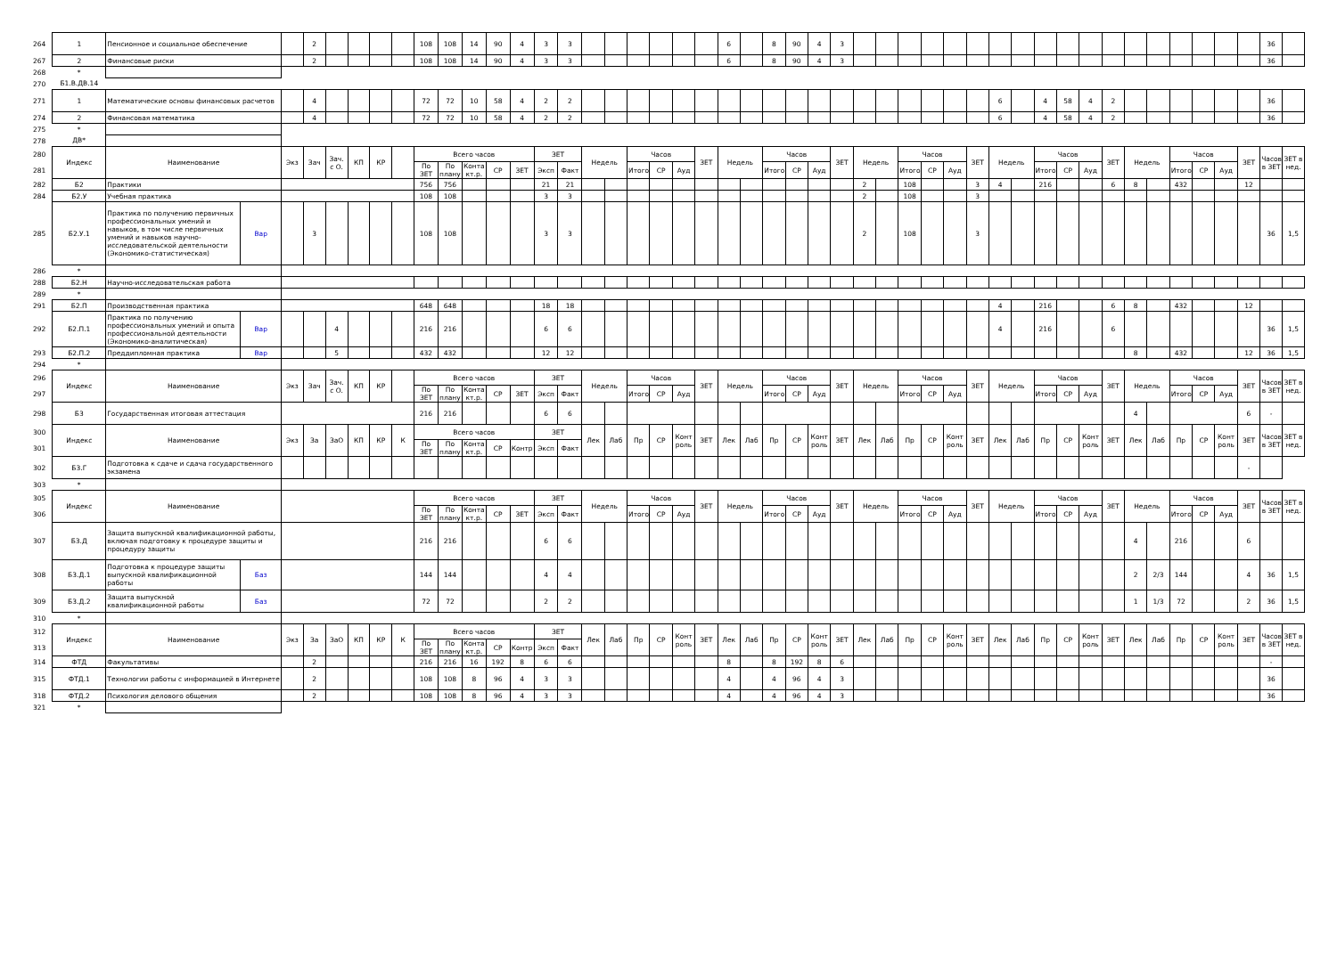| 264 | 1 | Пенсионное и социальное обеспечение | | | 2 | | | | | 108 | 108 | 14 | 90 | 4 | 3 | 3 | | | | | | | 6 | | 8 | 90 | 4 | 3 | | | | | | | | | | | | | | | | | | | 36 | |
| 267 | 2 | Финансовые риски | | | 2 | | | | | 108 | 108 | 14 | 90 | 4 | 3 | 3 | | | | | | | 6 | | 8 | 90 | 4 | 3 | | | | | | | | | | | | | | | | | | | 36 | |
| 268 | * | | | | | | | | | | | | | | | | | | | | | | | | | | | | | | | | | | | | | | | | | | | | | | | |
| 270 | Б1.В.ДВ.14 | | | | | | | | | | | | | | | | | | | | | | | | | | | | | | | | | | | | | | | | | | | | | | | |
| 271 | 1 | Математические основы финансовых расчетов | | | 4 | | | | | 72 | 72 | 10 | 58 | 4 | 2 | 2 | | | | | | | | | | | | | | | | | | | 6 | | 4 | 58 | 4 | 2 | | | | | | | 36 | |
| 274 | 2 | Финансовая математика | | | 4 | | | | | 72 | 72 | 10 | 58 | 4 | 2 | 2 | | | | | | | | | | | | | | | | | | | 6 | | 4 | 58 | 4 | 2 | | | | | | | 36 | |
| 275 | * | | | | | | | | | | | | | | | | | | | | | | | | | | | | | | | | | | | | | | | | | | | | | | | |
| 278 | ДВ* | | | | | | | | | | | | | | | | | | | | | | | | | | | | | | | | | | | | | | | | | | | | | | | |
| 280 | Индекс | Наименование | | Экз | Зач | Зач. с О. | КП | КР | | Всего часов | | | | | ЗЕТ | | Недель | | Часов | | | ЗЕТ | Недель | | Часов | | | ЗЕТ | Недель | | Часов | | | ЗЕТ | Недель | | Часов | | | ЗЕТ | Недель | | Часов | | | ЗЕТ | Часов в ЗЕТ | ЗЕТ в нед. |
| 281 | | | | | | | | | | По ЗЕТ | По плану | Конта кт.р. | СР | ЗЕТ | Эксп | Факт | | | Итого | СР | Ауд | | | | Итого | СР | Ауд | | | | Итого | СР | Ауд | | | | Итого | СР | Ауд | | | | Итого | СР | Ауд | | | |
| 282 | Б2 | Практики | | | | | | | | 756 | 756 | | | | 21 | 21 | | | | | | | | | | | | | 2 | | 108 | | | 3 | 4 | | 216 | | | 6 | 8 | | 432 | | | 12 | | |
| 284 | Б2.У | Учебная практика | | | | | | | | 108 | 108 | | | | 3 | 3 | | | | | | | | | | | | | 2 | | 108 | | | 3 | | | | | | | | | | | | | | |
| 285 | Б2.У.1 | Практика по получению первичных профессиональных умений и навыков, в том числе первичных умений и навыков научно-исследовательской деятельности (Экономико-статистическая) | Вар | | 3 | | | | | 108 | 108 | | | | 3 | 3 | | | | | | | | | | | | | 2 | | 108 | | | 3 | | | | | | | | | | | | | 36 | 1,5 |
| 286 | * | | | | | | | | | | | | | | | | | | | | | | | | | | | | | | | | | | | | | | | | | | | | | | | |
| 288 | Б2.Н | Научно-исследовательская работа | | | | | | | | | | | | | | | | | | | | | | | | | | | | | | | | | | | | | | | | | | | | | | |
| 289 | * | | | | | | | | | | | | | | | | | | | | | | | | | | | | | | | | | | | | | | | | | | | | | | | |
| 291 | Б2.П | Производственная практика | | | | | | | | 648 | 648 | | | | 18 | 18 | | | | | | | | | | | | | | | | | | | 4 | | 216 | | | 6 | 8 | | 432 | | | 12 | | |
| 292 | Б2.П.1 | Практика по получению профессиональных умений и опыта профессиональной деятельности (Экономико-аналитическая) | Вар | | | 4 | | | | 216 | 216 | | | | 6 | 6 | | | | | | | | | | | | | | | | | | | 4 | | 216 | | | 6 | | | | | | | 36 | 1,5 |
| 293 | Б2.П.2 | Преддипломная практика | Вар | | | 5 | | | | 432 | 432 | | | | 12 | 12 | | | | | | | | | | | | | | | | | | | | | | | | | 8 | | 432 | | | 12 | 36 | 1,5 |
| 294 | * | | | | | | | | | | | | | | | | | | | | | | | | | | | | | | | | | | | | | | | | | | | | | | | |
| 296 | Индекс | Наименование | | Экз | Зач | Зач. с О. | КП | КР | | Всего часов | | | | | ЗЕТ | | Недель | | Часов | | | ЗЕТ | Недель | | Часов | | | ЗЕТ | Недель | | Часов | | | ЗЕТ | Недель | | Часов | | | ЗЕТ | Недель | | Часов | | | ЗЕТ | Часов в ЗЕТ | ЗЕТ в нед. |
| 297 | | | | | | | | | | По ЗЕТ | По плану | Конта кт.р. | СР | ЗЕТ | Эксп | Факт | | | Итого | СР | Ауд | | | | Итого | СР | Ауд | | | | Итого | СР | Ауд | | | | Итого | СР | Ауд | | | | Итого | СР | Ауд | | | |
| 298 | Б3 | Государственная итоговая аттестация | | | | | | | | 216 | 216 | | | | 6 | 6 | | | | | | | | | | | | | | | | | | | | | | | | | 4 | | | | | 6 | - | |
| 300 | Индекс | Наименование | | Экз | За | ЗаО | КП | КР | К | Всего часов | | | | | ЗЕТ | | Лек | Лаб | Пр | СР | Конт роль | ЗЕТ | Лек | Лаб | Пр | СР | Конт роль | ЗЕТ | Лек | Лаб | Пр | СР | Конт роль | ЗЕТ | Лек | Лаб | Пр | СР | Конт роль | ЗЕТ | Лек | Лаб | Пр | СР | Конт роль | ЗЕТ | Часов в ЗЕТ | ЗЕТ в нед. |
| 301 | | | | | | | | | | По ЗЕТ | По плану | Конта кт.р. | СР | Контр | Эксп | Факт | | | | | | | | | | | | | | | | | | | | | | | | | | | | | | | | |
| 302 | Б3.Г | Подготовка к сдаче и сдача государственного экзамена | | | | | | | | | | | | | | | | | | | | | | | | | | | | | | | | | | | | | | | | | | | | - | | |
| 303 | * | | | | | | | | | | | | | | | | | | | | | | | | | | | | | | | | | | | | | | | | | | | | | | | |
| 305 | Индекс | Наименование | | | | | | | | Всего часов | | | | | ЗЕТ | | Недель | | Часов | | | ЗЕТ | Недель | | Часов | | | ЗЕТ | Недель | | Часов | | | ЗЕТ | Недель | | Часов | | | ЗЕТ | Недель | | Часов | | | ЗЕТ | Часов в ЗЕТ | ЗЕТ в нед. |
| 306 | | | | | | | | | | По ЗЕТ | По плану | Конта кт.р. | СР | ЗЕТ | Эксп | Факт | | | Итого | СР | Ауд | | | | Итого | СР | Ауд | | | | Итого | СР | Ауд | | | | Итого | СР | Ауд | | | | Итого | СР | Ауд | | | |
| 307 | Б3.Д | Защита выпускной квалификационной работы, включая подготовку к процедуре защиты и процедуру защиты | | | | | | | | 216 | 216 | | | | 6 | 6 | | | | | | | | | | | | | | | | | | | | | | | | | 4 | | 216 | | | 6 | | |
| 308 | Б3.Д.1 | Подготовка к процедуре защиты выпускной квалификационной работы | Баз | | | | | | | 144 | 144 | | | | 4 | 4 | | | | | | | | | | | | | | | | | | | | | | | | | 2 | 2/3 | 144 | | | 4 | 36 | 1,5 |
| 309 | Б3.Д.2 | Защита выпускной квалификационной работы | Баз | | | | | | | 72 | 72 | | | | 2 | 2 | | | | | | | | | | | | | | | | | | | | | | | | | 1 | 1/3 | 72 | | | 2 | 36 | 1,5 |
| 310 | * | | | | | | | | | | | | | | | | | | | | | | | | | | | | | | | | | | | | | | | | | | | | | | | |
| 312 | Индекс | Наименование | | Экз | За | ЗаО | КП | КР | К | Всего часов | | | | | ЗЕТ | | Лек | Лаб | Пр | СР | Конт роль | ЗЕТ | Лек | Лаб | Пр | СР | Конт роль | ЗЕТ | Лек | Лаб | Пр | СР | Конт роль | ЗЕТ | Лек | Лаб | Пр | СР | Конт роль | ЗЕТ | Лек | Лаб | Пр | СР | Конт роль | ЗЕТ | Часов в ЗЕТ | ЗЕТ в нед. |
| 313 | | | | | | | | | | По ЗЕТ | По плану | Конта кт.р. | СР | Контр | Эксп | Факт | | | | | | | | | | | | | | | | | | | | | | | | | | | | | | | | |
| 314 | ФТД | Факультативы | | | 2 | | | | | 216 | 216 | 16 | 192 | 8 | 6 | 6 | | | | | | | 8 | | 8 | 192 | 8 | 6 | | | | | | | | | | | | | | | | | | | - | |
| 315 | ФТД.1 | Технологии работы с информацией в Интернете | | | 2 | | | | | 108 | 108 | 8 | 96 | 4 | 3 | 3 | | | | | | | 4 | | 4 | 96 | 4 | 3 | | | | | | | | | | | | | | | | | | | 36 | |
| 318 | ФТД.2 | Психология делового общения | | | 2 | | | | | 108 | 108 | 8 | 96 | 4 | 3 | 3 | | | | | | | 4 | | 4 | 96 | 4 | 3 | | | | | | | | | | | | | | | | | | | 36 | |
| 321 | * | | | | | | | | | | | | | | | | | | | | | | | | | | | | | | | | | | | | | | | | | | | | | | | |